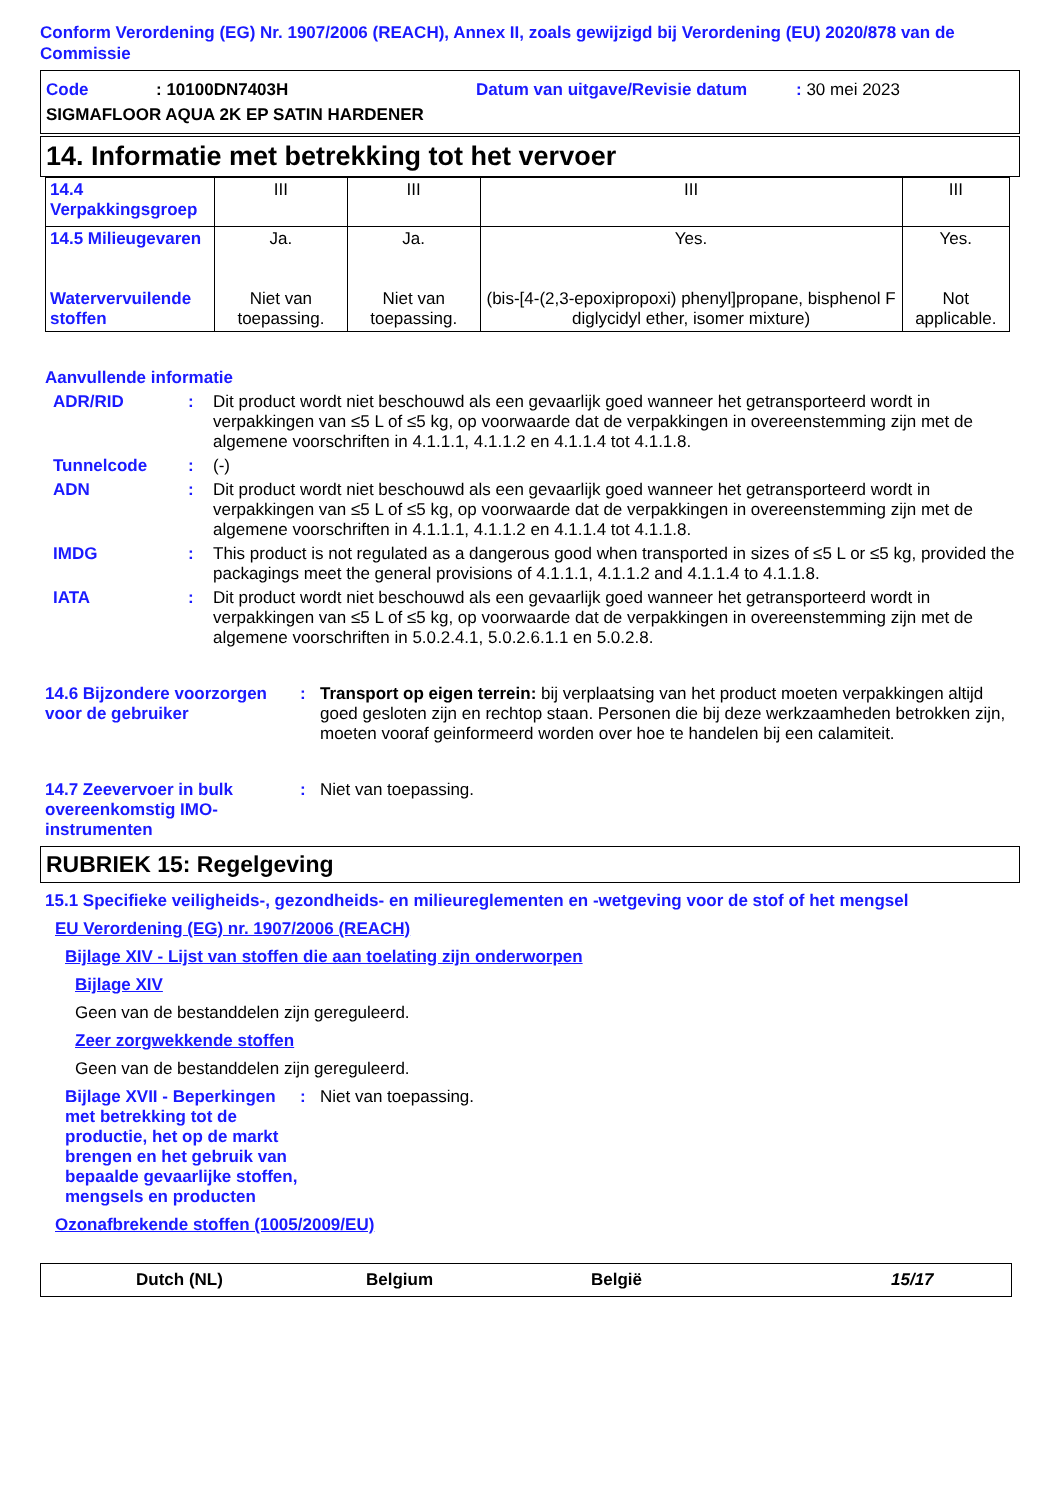Conform Verordening (EG) Nr. 1907/2006 (REACH), Annex II, zoals gewijzigd bij Verordening (EU) 2020/878 van de Commissie
Code: 10100DN7403H Datum van uitgave/Revisie datum: 30 mei 2023
SIGMAFLOOR AQUA 2K EP SATIN HARDENER
14. Informatie met betrekking tot het vervoer
| 14.4 Verpakkingsgroep | III | III | III | III |
| 14.5 Milieugevaren Watervervuilende stoffen | Ja. Niet van toepassing. | Ja. Niet van toepassing. | Yes. (bis-[4-(2,3-epoxipropoxi) phenyl]propane, bisphenol F diglycidyl ether, isomer mixture) | Yes. Not applicable. |
Aanvullende informatie
ADR/RID: Dit product wordt niet beschouwd als een gevaarlijk goed wanneer het getransporteerd wordt in verpakkingen van ≤5 L of ≤5 kg, op voorwaarde dat de verpakkingen in overeenstemming zijn met de algemene voorschriften in 4.1.1.1, 4.1.1.2 en 4.1.1.4 tot 4.1.1.8.
Tunnelcode: (-)
ADN: Dit product wordt niet beschouwd als een gevaarlijk goed wanneer het getransporteerd wordt in verpakkingen van ≤5 L of ≤5 kg, op voorwaarde dat de verpakkingen in overeenstemming zijn met de algemene voorschriften in 4.1.1.1, 4.1.1.2 en 4.1.1.4 tot 4.1.1.8.
IMDG: This product is not regulated as a dangerous good when transported in sizes of ≤5 L or ≤5 kg, provided the packagings meet the general provisions of 4.1.1.1, 4.1.1.2 and 4.1.1.4 to 4.1.1.8.
IATA: Dit product wordt niet beschouwd als een gevaarlijk goed wanneer het getransporteerd wordt in verpakkingen van ≤5 L of ≤5 kg, op voorwaarde dat de verpakkingen in overeenstemming zijn met de algemene voorschriften in 5.0.2.4.1, 5.0.2.6.1.1 en 5.0.2.8.
14.6 Bijzondere voorzorgen voor de gebruiker: Transport op eigen terrein: bij verplaatsing van het product moeten verpakkingen altijd goed gesloten zijn en rechtop staan. Personen die bij deze werkzaamheden betrokken zijn, moeten vooraf geinformeerd worden over hoe te handelen bij een calamiteit.
14.7 Zeevervoer in bulk overeenkomstig IMO-instrumenten: Niet van toepassing.
RUBRIEK 15: Regelgeving
15.1 Specifieke veiligheids-, gezondheids- en milieureglementen en -wetgeving voor de stof of het mengsel
EU Verordening (EG) nr. 1907/2006 (REACH)
Bijlage XIV - Lijst van stoffen die aan toelating zijn onderworpen
Bijlage XIV
Geen van de bestanddelen zijn gereguleerd.
Zeer zorgwekkende stoffen
Geen van de bestanddelen zijn gereguleerd.
Bijlage XVII - Beperkingen met betrekking tot de productie, het op de markt brengen en het gebruik van bepaalde gevaarlijke stoffen, mengsels en producten: Niet van toepassing.
Ozonafbrekende stoffen (1005/2009/EU)
Dutch (NL) Belgium België 15/17